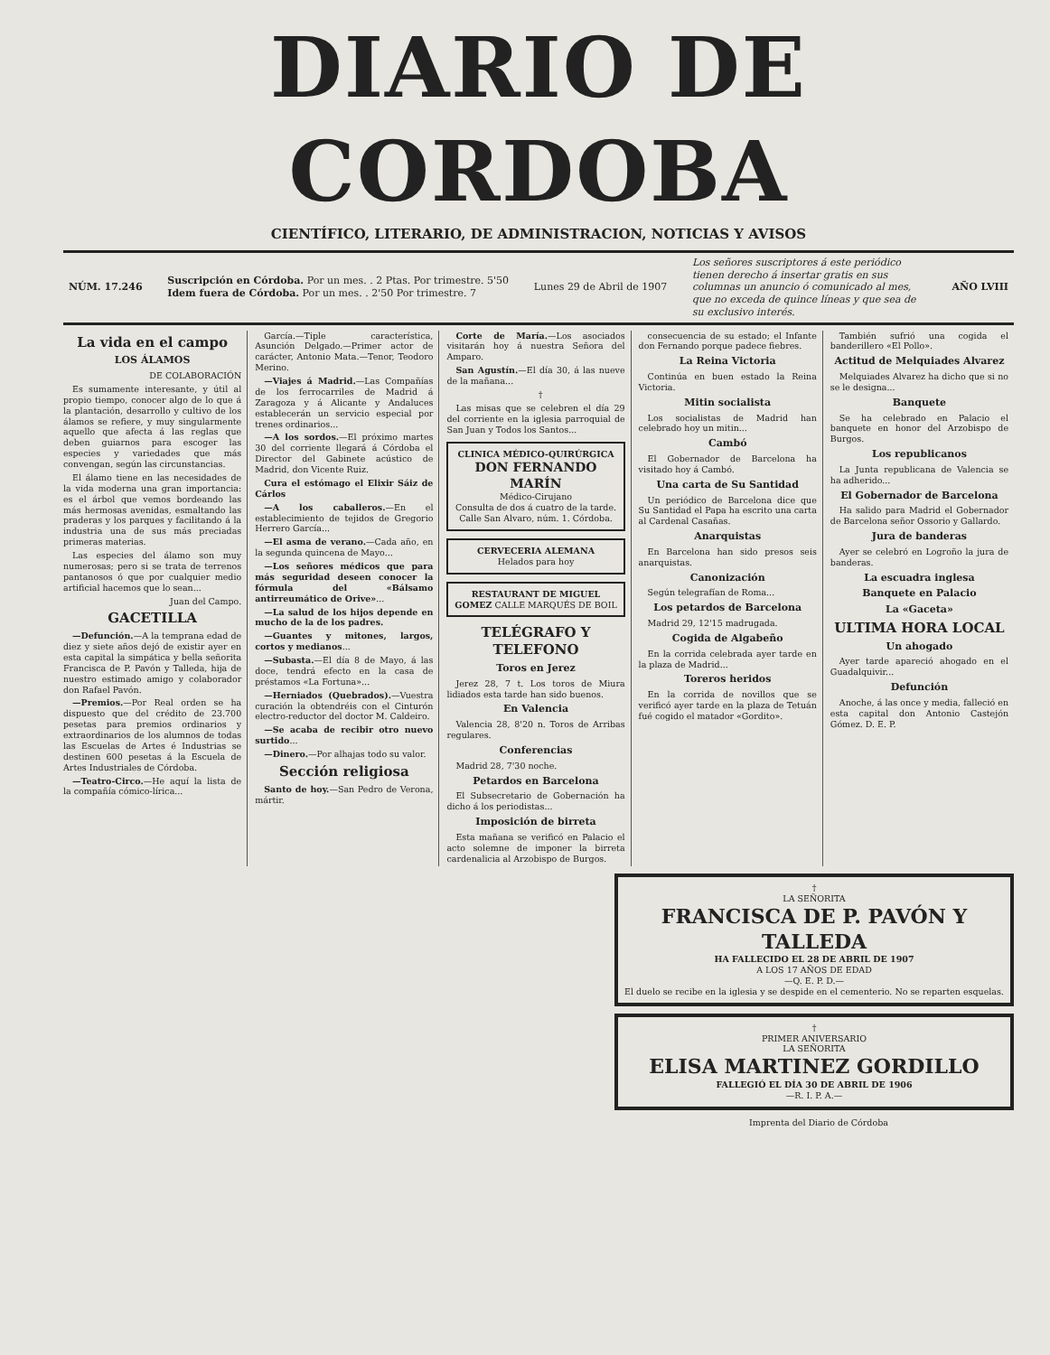DIARIO DE CORDOBA
CIENTÍFICO, LITERARIO, DE ADMINISTRACION, NOTICIAS Y AVISOS
NÚM. 17.246
Suscripción en Córdoba. Por un mes. . 2 Ptas. Por trimestre. 5'50
Idem fuera de Córdoba. Por un mes. . 2'50 Por trimestre. 7
Lunes 29 de Abril de 1907
Los señores suscriptores á este periódico tienen derecho á insertar gratis en sus columnas un anuncio ó comunicado al mes, que no exceda de quince líneas y que sea de su exclusivo interés.
AÑO LVIII
La vida en el campo
LOS ÁLAMOS
DE COLABORACIÓN
Es sumamente interesante, y útil al propio tiempo, conocer algo de lo que á la plantación, desarrollo y cultivo de los álamos se refiere, y muy singularmente aquello que afecta á las reglas que deben guiarnos para escoger las especies y variedades que más convengan, según las circunstancias.
El álamo tiene en las necesidades de la vida moderna una gran importancia: es el árbol que vemos bordeando las más hermosas avenidas, esmaltando las praderas y los parques y facilitando á la industria una de sus más preciadas primeras materias.
Las especies del álamo son muy numerosas; pero si se trata de terrenos pantanosos ó que por cualquier medio artificial hacemos que lo sean...
Juan del Campo.
GACETILLA
—Defunción.—A la temprana edad de diez y siete años dejó de existir ayer en esta capital la simpática y bella señorita Francisca de P. Pavón y Talleda, hija de nuestro estimado amigo y colaborador don Rafael Pavón.
—Premios.—Por Real orden se ha dispuesto que del crédito de 23.700 pesetas para premios ordinarios y extraordinarios de los alumnos de todas las Escuelas de Artes é Industrias se destinen 600 pesetas á la Escuela de Artes Industriales de Córdoba.
—Teatro-Circo.—He aquí la lista de la compañía cómico-lírica...
García.—Tiple característica, Asunción Delgado.—Primer actor de carácter, Antonio Mata.—Tenor, Teodoro Merino.
—Viajes á Madrid.—Las Compañías de los ferrocarriles de Madrid á Zaragoza y á Alicante y Andaluces establecerán un servicio especial por trenes ordinarios...
—A los sordos.—El próximo martes 30 del corriente llegará á Córdoba el Director del Gabinete acústico de Madrid, don Vicente Ruiz.
Cura el estómago el Elixir Sáiz de Cárlos
—A los caballeros.—En el establecimiento de tejidos de Gregorio Herrero García...
—El asma de verano.—Cada año, en la segunda quincena de Mayo...
—Los señores médicos que para más seguridad deseen conocer la fórmula del «Bálsamo antirreumático de Orive»...
—La salud de los hijos depende en mucho de la de los padres.
—Guantes y mitones, largos, cortos y medianos...
—Subasta.—El día 8 de Mayo, á las doce, tendrá efecto en la casa de préstamos «La Fortuna»...
—Herniados (Quebrados).—Vuestra curación la obtendréis con el Cinturón electro-reductor del doctor M. Caldeiro.
—Se acaba de recibir otro nuevo surtido...
—Dinero.—Por alhajas todo su valor.
Sección religiosa
Santo de hoy.—San Pedro de Verona, mártir.
Corte de María.—Los asociados visitarán hoy á nuestra Señora del Amparo.
San Agustín.—El día 30, á las nueve de la mañana...
†
Las misas que se celebren el día 29 del corriente en la iglesia parroquial de San Juan y Todos los Santos...
CLINICA MÉDICO-QUIRÚRGICA
DON FERNANDO MARÍN
Médico-Cirujano
Consulta de dos á cuatro de la tarde.
Calle San Alvaro, núm. 1. Córdoba.
CERVECERIA ALEMANA
Helados para hoy
RESTAURANT DE MIGUEL GOMEZ CALLE MARQUÉS DE BOIL
TELÉGRAFO Y TELEFONO
Toros en Jerez
Jerez 28, 7 t. Los toros de Miura lidiados esta tarde han sido buenos.
En Valencia
Valencia 28, 8'20 n. Toros de Arribas regulares.
Conferencias
Madrid 28, 7'30 noche.
Petardos en Barcelona
El Subsecretario de Gobernación ha dicho á los periodistas...
Imposición de birreta
Esta mañana se verificó en Palacio el acto solemne de imponer la birreta cardenalicia al Arzobispo de Burgos.
consecuencia de su estado; el Infante don Fernando porque padece fiebres.
La Reina Victoria
Continúa en buen estado la Reina Victoria.
Mitin socialista
Los socialistas de Madrid han celebrado hoy un mitin...
Cambó
El Gobernador de Barcelona ha visitado hoy á Cambó.
Una carta de Su Santidad
Un periódico de Barcelona dice que Su Santidad el Papa ha escrito una carta al Cardenal Casañas.
Anarquistas
En Barcelona han sido presos seis anarquistas.
Canonización
Según telegrafían de Roma...
Los petardos de Barcelona
Madrid 29, 12'15 madrugada.
Cogida de Algabeño
En la corrida celebrada ayer tarde en la plaza de Madrid...
Toreros heridos
En la corrida de novillos que se verificó ayer tarde en la plaza de Tetuán fué cogido el matador «Gordito».
También sufrió una cogida el banderillero «El Pollo».
Actitud de Melquiades Alvarez
Melquiades Alvarez ha dicho que si no se le designa...
Banquete
Se ha celebrado en Palacio el banquete en honor del Arzobispo de Burgos.
Los republicanos
La Junta republicana de Valencia se ha adherido...
El Gobernador de Barcelona
Ha salido para Madrid el Gobernador de Barcelona señor Ossorio y Gallardo.
Jura de banderas
Ayer se celebró en Logroño la jura de banderas.
La escuadra inglesa
Banquete en Palacio
La «Gaceta»
ULTIMA HORA LOCAL
Un ahogado
Ayer tarde apareció ahogado en el Guadalquivir...
Defunción
Anoche, á las once y media, falleció en esta capital don Antonio Castejón Gómez. D. E. P.
†
LA SEÑORITA
FRANCISCA DE P. PAVÓN Y TALLEDA
HA FALLECIDO EL 28 DE ABRIL DE 1907
A LOS 17 AÑOS DE EDAD
—Q. E. P. D.—
El duelo se recibe en la iglesia y se despide en el cementerio. No se reparten esquelas.
†
PRIMER ANIVERSARIO
LA SEÑORITA
ELISA MARTINEZ GORDILLO
FALLEGIÓ EL DÍA 30 DE ABRIL DE 1906
—R. I. P. A.—
Imprenta del Diario de Córdoba